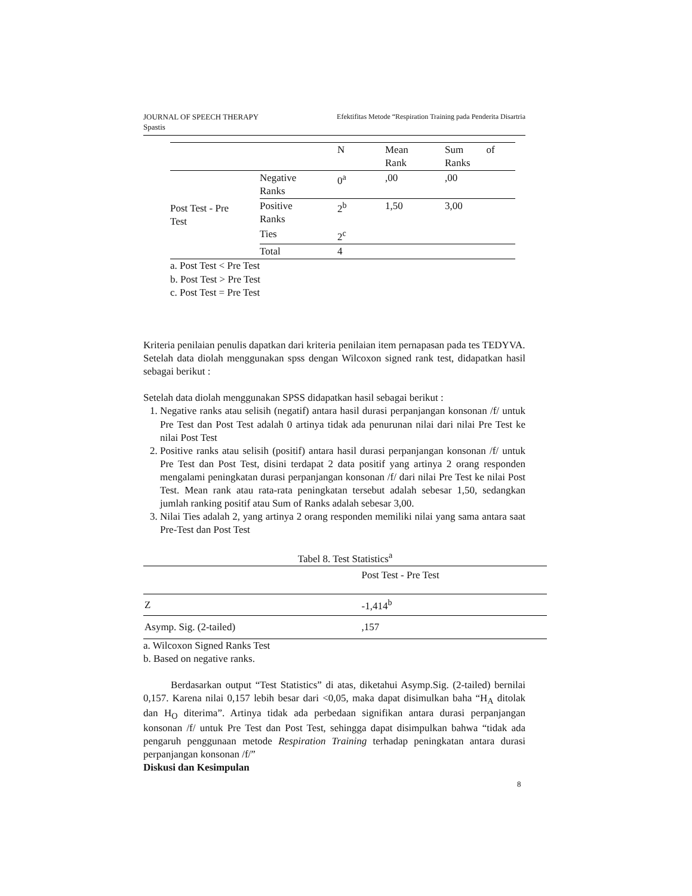Efektifitas Metode “Respiration Training pada Penderita Disartria JOURNAL OF SPEECH THERAPY
Spastis
| | | N | Mean Rank | Sum of Ranks |
| Post Test - Pre Test | Negative Ranks | 0<sup>a</sup> | ,00 | ,00 |
| | Positive Ranks | 2<sup>b</sup> | 1,50 | 3,00 |
| | Ties | 2<sup>c</sup> | | |
| | Total | 4 | | |
a. Post Test < Pre Test
b. Post Test > Pre Test
c. Post Test = Pre Test
Kriteria penilaian penulis dapatkan dari kriteria penilaian item pernapasan pada tes TEDYVA.
Setelah data diolah menggunakan spss dengan Wilcoxon signed rank test, didapatkan hasil sebagai berikut :
Setelah data diolah menggunakan SPSS didapatkan hasil sebagai berikut :
1. Negative ranks atau selisih (negatif) antara hasil durasi perpanjangan konsonan /f/ untuk Pre Test dan Post Test adalah 0 artinya tidak ada penurunan nilai dari nilai Pre Test ke nilai Post Test
2. Positive ranks atau selisih (positif) antara hasil durasi perpanjangan konsonan /f/ untuk Pre Test dan Post Test, disini terdapat 2 data positif yang artinya 2 orang responden mengalami peningkatan durasi perpanjangan konsonan /f/ dari nilai Pre Test ke nilai Post Test. Mean rank atau rata-rata peningkatan tersebut adalah sebesar 1,50, sedangkan jumlah ranking positif atau Sum of Ranks adalah sebesar 3,00.
3. Nilai Ties adalah 2, yang artinya 2 orang responden memiliki nilai yang sama antara saat Pre-Test dan Post Test
Tabel 8. Test Statistics<sup>a</sup>
| | Post Test - Pre Test |
| Z | -1,414<sup>b</sup> |
| Asymp. Sig. (2-tailed) | ,157 |
a. Wilcoxon Signed Ranks Test
b. Based on negative ranks.
Berdasarkan output “Test Statistics” di atas, diketahui Asymp.Sig. (2-tailed) bernilai 0,157. Karena nilai 0,157 lebih besar dari <0,05, maka dapat disimulkan baha “H<sub>A</sub> ditolak dan H<sub>O</sub> diterima”. Artinya tidak ada perbedaan signifikan antara durasi perpanjangan konsonan /f/ untuk Pre Test dan Post Test, sehingga dapat disimpulkan bahwa “tidak ada pengaruh penggunaan metode Respiration Training terhadap peningkatan antara durasi perpanjangan konsonan /f/”
Diskusi dan Kesimpulan
8